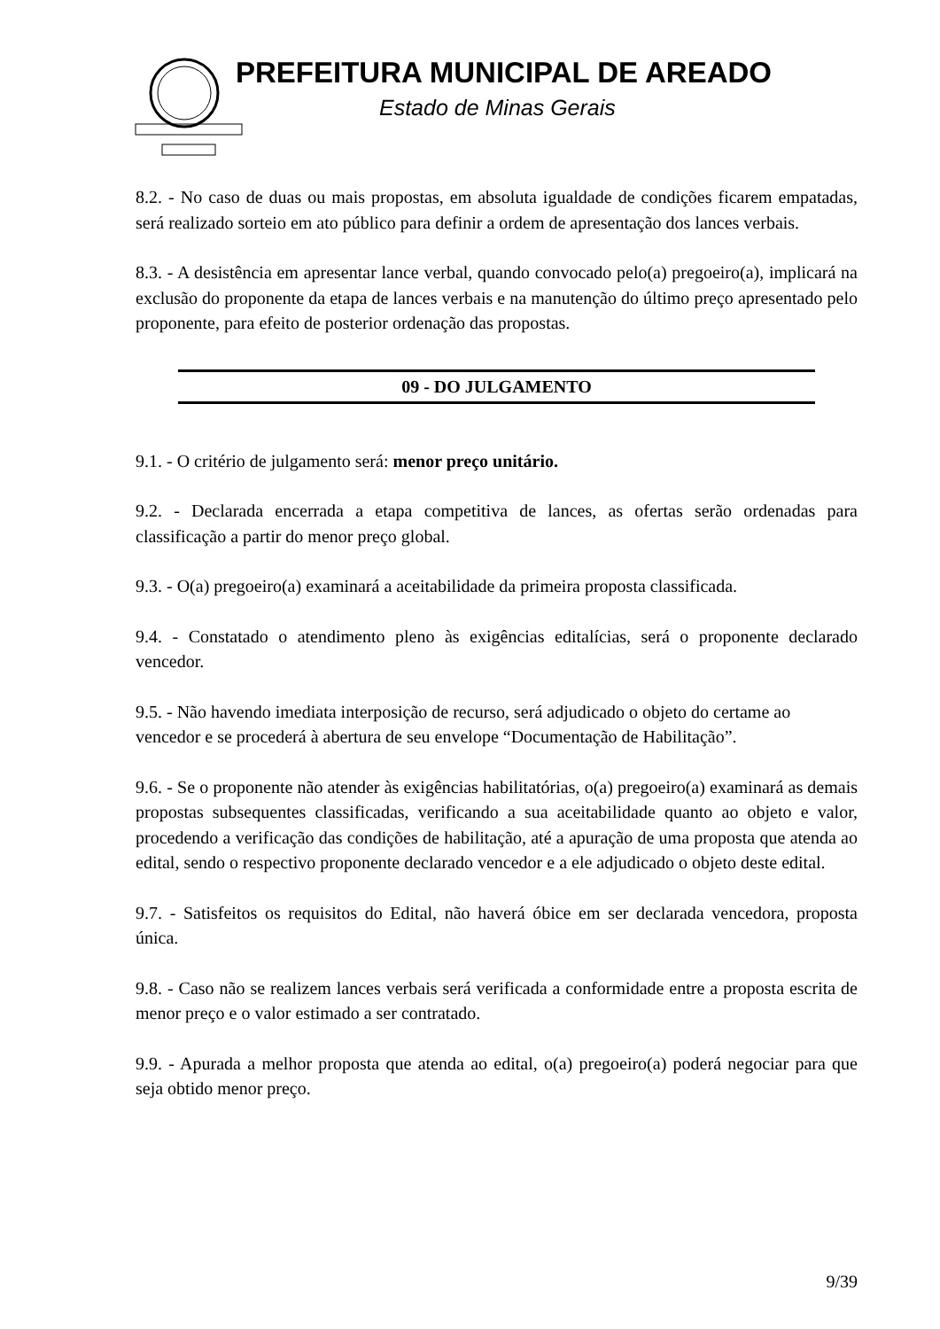PREFEITURA MUNICIPAL DE AREADO
Estado de Minas Gerais
8.2. - No caso de duas ou mais propostas, em absoluta igualdade de condições ficarem empatadas, será realizado sorteio em ato público para definir a ordem de apresentação dos lances verbais.
8.3. - A desistência em apresentar lance verbal, quando convocado pelo(a) pregoeiro(a), implicará na exclusão do proponente da etapa de lances verbais e na manutenção do último preço apresentado pelo proponente, para efeito de posterior ordenação das propostas.
09 - DO JULGAMENTO
9.1. - O critério de julgamento será: menor preço unitário.
9.2. - Declarada encerrada a etapa competitiva de lances, as ofertas serão ordenadas para classificação a partir do menor preço global.
9.3. - O(a) pregoeiro(a) examinará a aceitabilidade da primeira proposta classificada.
9.4. - Constatado o atendimento pleno às exigências editalícias, será o proponente declarado vencedor.
9.5. - Não havendo imediata interposição de recurso, será adjudicado o objeto do certame ao vencedor e se procederá à abertura de seu envelope “Documentação de Habilitação”.
9.6. - Se o proponente não atender às exigências habilitatórias, o(a) pregoeiro(a) examinará as demais propostas subsequentes classificadas, verificando a sua aceitabilidade quanto ao objeto e valor, procedendo a verificação das condições de habilitação, até a apuração de uma proposta que atenda ao edital, sendo o respectivo proponente declarado vencedor e a ele adjudicado o objeto deste edital.
9.7. - Satisfeitos os requisitos do Edital, não haverá óbice em ser declarada vencedora, proposta única.
9.8. - Caso não se realizem lances verbais será verificada a conformidade entre a proposta escrita de menor preço e o valor estimado a ser contratado.
9.9. - Apurada a melhor proposta que atenda ao edital, o(a) pregoeiro(a) poderá negociar para que seja obtido menor preço.
9/39